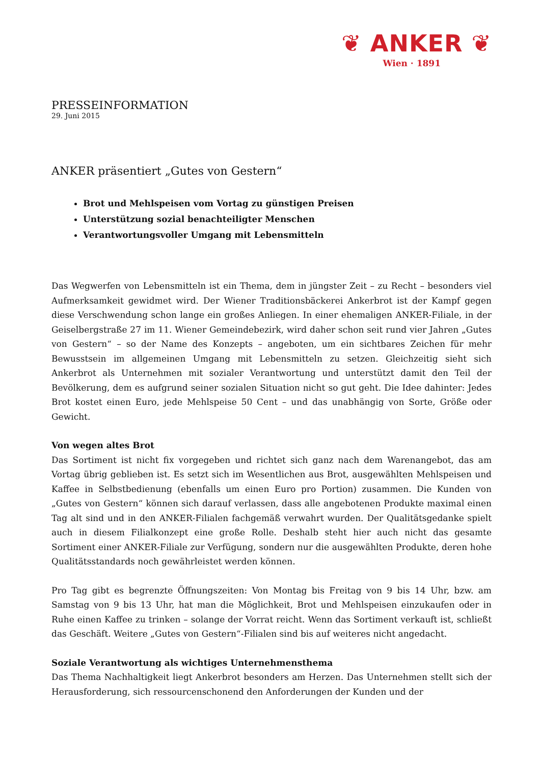❦ ANKER ❦
Wien · 1891
PRESSEINFORMATION
29. Juni 2015
ANKER präsentiert „Gutes von Gestern“
Brot und Mehlspeisen vom Vortag zu günstigen Preisen
Unterstützung sozial benachteiligter Menschen
Verantwortungsvoller Umgang mit Lebensmitteln
Das Wegwerfen von Lebensmitteln ist ein Thema, dem in jüngster Zeit – zu Recht – besonders viel Aufmerksamkeit gewidmet wird. Der Wiener Traditionsbäckerei Ankerbrot ist der Kampf gegen diese Verschwendung schon lange ein großes Anliegen. In einer ehemaligen ANKER-Filiale, in der Geiselbergstraße 27 im 11. Wiener Gemeindebezirk, wird daher schon seit rund vier Jahren „Gutes von Gestern“ – so der Name des Konzepts – angeboten, um ein sichtbares Zeichen für mehr Bewusstsein im allgemeinen Umgang mit Lebensmitteln zu setzen. Gleichzeitig sieht sich Ankerbrot als Unternehmen mit sozialer Verantwortung und unterstützt damit den Teil der Bevölkerung, dem es aufgrund seiner sozialen Situation nicht so gut geht. Die Idee dahinter: Jedes Brot kostet einen Euro, jede Mehlspeise 50 Cent – und das unabhängig von Sorte, Größe oder Gewicht.
Von wegen altes Brot
Das Sortiment ist nicht fix vorgegeben und richtet sich ganz nach dem Warenangebot, das am Vortag übrig geblieben ist. Es setzt sich im Wesentlichen aus Brot, ausgewählten Mehlspeisen und Kaffee in Selbstbedienung (ebenfalls um einen Euro pro Portion) zusammen. Die Kunden von „Gutes von Gestern“ können sich darauf verlassen, dass alle angebotenen Produkte maximal einen Tag alt sind und in den ANKER-Filialen fachgemäß verwahrt wurden. Der Qualitätsgedanke spielt auch in diesem Filialkonzept eine große Rolle. Deshalb steht hier auch nicht das gesamte Sortiment einer ANKER-Filiale zur Verfügung, sondern nur die ausgewählten Produkte, deren hohe Qualitätsstandards noch gewährleistet werden können.
Pro Tag gibt es begrenzte Öffnungszeiten: Von Montag bis Freitag von 9 bis 14 Uhr, bzw. am Samstag von 9 bis 13 Uhr, hat man die Möglichkeit, Brot und Mehlspeisen einzukaufen oder in Ruhe einen Kaffee zu trinken – solange der Vorrat reicht. Wenn das Sortiment verkauft ist, schließt das Geschäft. Weitere „Gutes von Gestern“-Filialen sind bis auf weiteres nicht angedacht.
Soziale Verantwortung als wichtiges Unternehmensthema
Das Thema Nachhaltigkeit liegt Ankerbrot besonders am Herzen. Das Unternehmen stellt sich der Herausforderung, sich ressourcenschonend den Anforderungen der Kunden und der